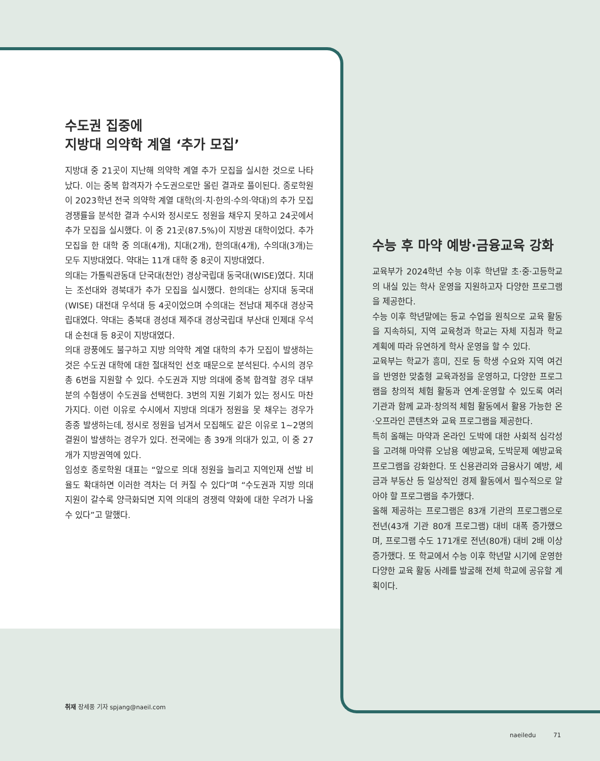수도권 집중에
지방대 의약학 계열 ‘추가 모집’
지방대 중 21곳이 지난해 의약학 계열 추가 모집을 실시한 것으로 나타났다. 이는 중복 합격자가 수도권으로만 몰린 결과로 풀이된다. 종로학원이 2023학년 전국 의약학 계열 대학(의·치·한의·수의·약대)의 추가 모집 경쟁률을 분석한 결과 수시와 정시로도 정원을 채우지 못하고 24곳에서 추가 모집을 실시했다. 이 중 21곳(87.5%)이 지방권 대학이었다. 추가 모집을 한 대학 중 의대(4개), 치대(2개), 한의대(4개), 수의대(3개)는 모두 지방대였다. 약대는 11개 대학 중 8곳이 지방대였다.
의대는 가톨릭관동대 단국대(천안) 경상국립대 동국대(WISE)였다. 치대는 조선대와 경북대가 추가 모집을 실시했다. 한의대는 상지대 동국대(WISE) 대전대 우석대 등 4곳이었으며 수의대는 전남대 제주대 경상국립대였다. 약대는 충북대 경성대 제주대 경상국립대 부산대 인제대 우석대 순천대 등 8곳이 지방대였다.
의대 광풍에도 불구하고 지방 의약학 계열 대학의 추가 모집이 발생하는 것은 수도권 대학에 대한 절대적인 선호 때문으로 분석된다. 수시의 경우 총 6번을 지원할 수 있다. 수도권과 지방 의대에 중복 합격할 경우 대부분의 수험생이 수도권을 선택한다. 3번의 지원 기회가 있는 정시도 마찬가지다. 이런 이유로 수시에서 지방대 의대가 정원을 못 채우는 경우가 종종 발생하는데, 정시로 정원을 넘겨서 모집해도 같은 이유로 1~2명의 결원이 발생하는 경우가 있다. 전국에는 총 39개 의대가 있고, 이 중 27개가 지방권역에 있다.
임성호 종로학원 대표는 “앞으로 의대 정원을 늘리고 지역인재 선발 비율도 확대하면 이러한 격차는 더 커질 수 있다”며 “수도권과 지방 의대 지원이 갈수록 양극화되면 지역 의대의 경쟁력 약화에 대한 우려가 나올 수 있다”고 말했다.
취재 장세풍 기자 spjang@naeil.com
수능 후 마약 예방·금융교육 강화
교육부가 2024학년 수능 이후 학년말 초·중·고등학교의 내실 있는 학사 운영을 지원하고자 다양한 프로그램을 제공한다.
수능 이후 학년말에는 등교 수업을 원칙으로 교육 활동을 지속하되, 지역 교육청과 학교는 자체 지침과 학교 계획에 따라 유연하게 학사 운영을 할 수 있다.
교육부는 학교가 흥미, 진로 등 학생 수요와 지역 여건을 반영한 맞춤형 교육과정을 운영하고, 다양한 프로그램을 창의적 체험 활동과 연계·운영할 수 있도록 여러 기관과 함께 교과·창의적 체험 활동에서 활용 가능한 온·오프라인 콘텐츠와 교육 프로그램을 제공한다.
특히 올해는 마약과 온라인 도박에 대한 사회적 심각성을 고려해 마약류 오남용 예방교육, 도박문제 예방교육 프로그램을 강화한다. 또 신용관리와 금융사기 예방, 세금과 부동산 등 일상적인 경제 활동에서 필수적으로 알아야 할 프로그램을 추가했다.
올해 제공하는 프로그램은 83개 기관의 프로그램으로 전년(43개 기관 80개 프로그램) 대비 대폭 증가했으며, 프로그램 수도 171개로 전년(80개) 대비 2배 이상 증가했다. 또 학교에서 수능 이후 학년말 시기에 운영한 다양한 교육 활동 사례를 발굴해 전체 학교에 공유할 계획이다.
naeiledu 71